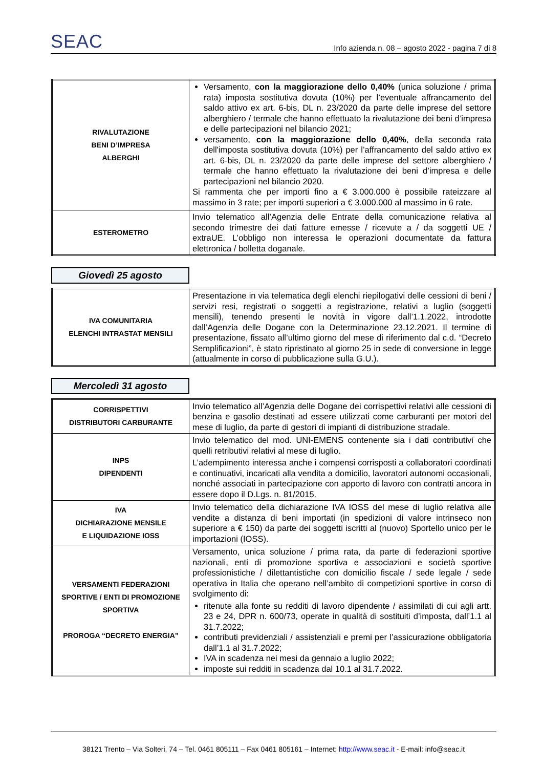SEAC Info azienda n. 08 – agosto 2022 - pagina 7 di 8
| RIVALUTAZIONE BENI D’IMPRESA ALBERGHI | Versamento, con la maggiorazione dello 0,40% (unica soluzione / prima rata) imposta sostitutiva dovuta (10%) per l’eventuale affrancamento del saldo attivo ex art. 6-bis, DL n. 23/2020 da parte delle imprese del settore alberghiero / termale che hanno effettuato la rivalutazione dei beni d’impresa e delle partecipazioni nel bilancio 2021; versamento, con la maggiorazione dello 0,40% , della seconda rata dell'imposta sostitutiva dovuta (10%) per l’affrancamento del saldo attivo ex art. 6-bis, DL n. 23/2020 da parte delle imprese del settore alberghiero / termale che hanno effettuato la rivalutazione dei beni d’impresa e delle partecipazioni nel bilancio 2020. Si rammenta che per importi fino a € 3.000.000 è possibile rateizzare al massimo in 3 rate; per importi superiori a € 3.000.000 al massimo in 6 rate. |
| ESTEROMETRO | Invio telematico all’Agenzia delle Entrate della comunicazione relativa al secondo trimestre dei dati fatture emesse / ricevute a / da soggetti UE / extraUE. L’obbligo non interessa le operazioni documentate da fattura elettronica / bolletta doganale. |
Giovedì 25 agosto
| IVA COMUNITARIA ELENCHI INTRASTAT MENSILI | Presentazione in via telematica degli elenchi riepilogativi delle cessioni di beni / servizi resi, registrati o soggetti a registrazione, relativi a luglio (soggetti mensili), tenendo presenti le novità in vigore dall’1.1.2022, introdotte dall’Agenzia delle Dogane con la Determinazione 23.12.2021. Il termine di presentazione, fissato all’ultimo giorno del mese di riferimento dal c.d. “Decreto Semplificazioni”, è stato ripristinato al giorno 25 in sede di conversione in legge (attualmente in corso di pubblicazione sulla G.U.). |
Mercoledì 31 agosto
| CORRISPETTIVI DISTRIBUTORI CARBURANTE | Invio telematico all’Agenzia delle Dogane dei corrispettivi relativi alle cessioni di benzina e gasolio destinati ad essere utilizzati come carburanti per motori del mese di luglio, da parte di gestori di impianti di distribuzione stradale. |
| INPS DIPENDENTI | Invio telematico del mod. UNI-EMENS contenente sia i dati contributivi che quelli retributivi relativi al mese di luglio. L’adempimento interessa anche i compensi corrisposti a collaboratori coordinati e continuativi, incaricati alla vendita a domicilio, lavoratori autonomi occasionali, nonché associati in partecipazione con apporto di lavoro con contratti ancora in essere dopo il D.Lgs. n. 81/2015. |
| IVA DICHIARAZIONE MENSILE E LIQUIDAZIONE IOSS | Invio telematico della dichiarazione IVA IOSS del mese di luglio relativa alle vendite a distanza di beni importati (in spedizioni di valore intrinseco non superiore a € 150) da parte dei soggetti iscritti al (nuovo) Sportello unico per le importazioni (IOSS). |
| VERSAMENTI FEDERAZIONI SPORTIVE / ENTI DI PROMOZIONE SPORTIVA PROROGA “DECRETO ENERGIA” | Versamento, unica soluzione / prima rata, da parte di federazioni sportive nazionali, enti di promozione sportiva e associazioni e società sportive professionistiche / dilettantistiche con domicilio fiscale / sede legale / sede operativa in Italia che operano nell’ambito di competizioni sportive in corso di svolgimento di: ritenute alla fonte su redditi di lavoro dipendente / assimilati di cui agli artt. 23 e 24, DPR n. 600/73, operate in qualità di sostituiti d’imposta, dall’1.1 al 31.7.2022; contributi previdenziali / assistenziali e premi per l’assicurazione obbligatoria dall’1.1 al 31.7.2022; IVA in scadenza nei mesi da gennaio a luglio 2022; imposte sui redditi in scadenza dal 10.1 al 31.7.2022. |
38121 Trento – Via Solteri, 74 – Tel. 0461 805111 – Fax 0461 805161 – Internet: http://www.seac.it - E-mail: info@seac.it